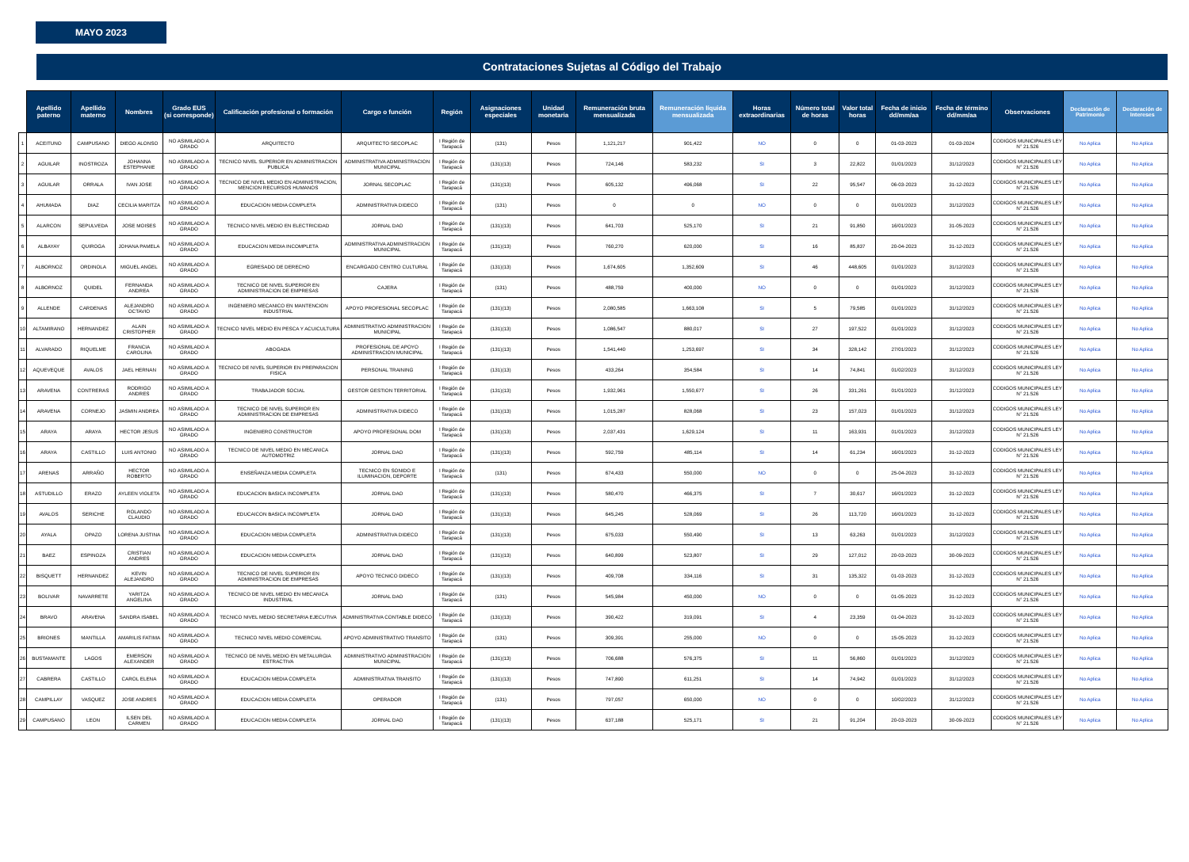MAYO 2023
Contrataciones Sujetas al Código del Trabajo
| | Apellido paterno | Apellido materno | Nombres | Grado EUS (si corresponde) | Calificación profesional o formación | Cargo o función | Región | Asignaciones especiales | Unidad monetaria | Remuneración bruta mensualizada | Remuneración líquida mensualizada | Horas extraordinarias | Número total de horas | Valor total horas | Fecha de inicio dd/mm/aa | Fecha de término dd/mm/aa | Observaciones | Declaración de Patrimonio | Declaración de Intereses |
| --- | --- | --- | --- | --- | --- | --- | --- | --- | --- | --- | --- | --- | --- | --- | --- | --- | --- | --- | --- |
| 1 | ACEITUNO | CAMPUSANO | DIEGO ALONSO | NO ASIMILADO A GRADO | ARQUITECTO | ARQUITECTO SECOPLAC | I Región de Tarapacá | (131) | Pesos | 1,121,217 | 901,422 | NO | 0 | 0 | 01-03-2023 | 01-03-2024 | CODIGOS MUNICIPALES LEY N° 21.526 | No Aplica | No Aplica |
| 2 | AGUILAR | INOSTROZA | JOHANNA ESTEPHANIE | NO ASIMILADO A GRADO | TECNICO NIVEL SUPERIOR EN ADMINISTRACION PUBLICA | ADMINISTRATIVA ADMINISTRACION MUNICIPAL | I Región de Tarapacá | (131)(13) | Pesos | 724,146 | 583,232 | SI | 3 | 22,822 | 01/01/2023 | 31/12/2023 | CODIGOS MUNICIPALES LEY N° 21.526 | No Aplica | No Aplica |
| 3 | AGUILAR | ORRALA | IVAN JOSE | NO ASIMILADO A GRADO | TECNICO DE NIVEL MEDIO EN ADMINISTRACION, MENCION RECURSOS HUMANOS | JORNAL SECOPLAC | I Región de Tarapacá | (131)(13) | Pesos | 605,132 | 496,068 | SI | 22 | 95,547 | 06-03-2023 | 31-12-2023 | CODIGOS MUNICIPALES LEY N° 21.526 | No Aplica | No Aplica |
| 4 | AHUMADA | DIAZ | CECILIA MARITZA | NO ASIMILADO A GRADO | EDUCACION MEDIA COMPLETA | ADMINISTRATIVA DIDECO | I Región de Tarapacá | (131) | Pesos | 0 | 0 | NO | 0 | 0 | 01/01/2023 | 31/12/2023 | CODIGOS MUNICIPALES LEY N° 21.526 | No Aplica | No Aplica |
| 5 | ALARCON | SEPULVEDA | JOSE MOISES | NO ASIMILADO A GRADO | TECNICO NIVEL MEDIO EN ELECTRICIDAD | JORNAL DAO | I Región de Tarapacá | (131)(13) | Pesos | 641,703 | 525,170 | SI | 21 | 91,850 | 16/01/2023 | 31-05-2023 | CODIGOS MUNICIPALES LEY N° 21.526 | No Aplica | No Aplica |
| 6 | ALBAYAY | QUIROGA | JOHANA PAMELA | NO ASIMILADO A GRADO | EDUCACION MEDIA INCOMPLETA | ADMINISTRATIVA ADMINISTRACION MUNICIPAL | I Región de Tarapacá | (131)(13) | Pesos | 760,270 | 620,000 | SI | 16 | 85,837 | 20-04-2023 | 31-12-2023 | CODIGOS MUNICIPALES LEY N° 21.526 | No Aplica | No Aplica |
| 7 | ALBORNOZ | ORDINOLA | MIGUEL ANGEL | NO ASIMILADO A GRADO | EGRESADO DE DERECHO | ENCARGADO CENTRO CULTURAL | I Región de Tarapacá | (131)(13) | Pesos | 1,674,605 | 1,352,609 | SI | 46 | 448,605 | 01/01/2023 | 31/12/2023 | CODIGOS MUNICIPALES LEY N° 21.526 | No Aplica | No Aplica |
| 8 | ALBORNOZ | QUIDEL | FERNANDA ANDREA | NO ASIMILADO A GRADO | TECNICO DE NIVEL SUPERIOR EN ADMINISTRACION DE EMPRESAS | CAJERA | I Región de Tarapacá | (131) | Pesos | 488,759 | 400,000 | NO | 0 | 0 | 01/01/2023 | 31/12/2023 | CODIGOS MUNICIPALES LEY N° 21.526 | No Aplica | No Aplica |
| 9 | ALLENDE | CARDENAS | ALEJANDRO OCTAVIO | NO ASIMILADO A GRADO | INGENIERO MECANICO EN MANTENCION INDUSTRIAL | APOYO PROFESIONAL SECOPLAC | I Región de Tarapacá | (131)(13) | Pesos | 2,080,585 | 1,663,108 | SI | 5 | 79,585 | 01/01/2023 | 31/12/2023 | CODIGOS MUNICIPALES LEY N° 21.526 | No Aplica | No Aplica |
| 10 | ALTAMIRANO | HERNANDEZ | ALAIN CRISTOPHER | NO ASIMILADO A GRADO | TECNICO NIVEL MEDIO EN PESCA Y ACUICULTURA | ADMINISTRATIVO ADMINISTRACION MUNICIPAL | I Región de Tarapacá | (131)(13) | Pesos | 1,086,547 | 880,017 | SI | 27 | 197,522 | 01/01/2023 | 31/12/2023 | CODIGOS MUNICIPALES LEY N° 21.526 | No Aplica | No Aplica |
| 11 | ALVARADO | RIQUELME | FRANCIA CAROLINA | NO ASIMILADO A GRADO | ABOGADA | PROFESIONAL DE APOYO ADMINISTRACION MUNICIPAL | I Región de Tarapacá | (131)(13) | Pesos | 1,541,440 | 1,253,697 | SI | 34 | 328,142 | 27/01/2023 | 31/12/2023 | CODIGOS MUNICIPALES LEY N° 21.526 | No Aplica | No Aplica |
| 12 | AQUEVEQUE | AVALOS | JAEL HERNAN | NO ASIMILADO A GRADO | TECNICO DE NIVEL SUPERIOR EN PREPARACION FISICA | PERSONAL TRAINING | I Región de Tarapacá | (131)(13) | Pesos | 433,264 | 354,584 | SI | 14 | 74,841 | 01/02/2023 | 31/12/2023 | CODIGOS MUNICIPALES LEY N° 21.526 | No Aplica | No Aplica |
| 13 | ARAVENA | CONTRERAS | RODRIGO ANDRES | NO ASIMILADO A GRADO | TRABAJADOR SOCIAL | GESTOR GESTION TERRITORIAL | I Región de Tarapacá | (131)(13) | Pesos | 1,932,961 | 1,550,677 | SI | 26 | 331,261 | 01/01/2023 | 31/12/2023 | CODIGOS MUNICIPALES LEY N° 21.526 | No Aplica | No Aplica |
| 14 | ARAVENA | CORNEJO | JASMIN ANDREA | NO ASIMILADO A GRADO | TECNICO DE NIVEL SUPERIOR EN ADMINISTRACION DE EMPRESAS | ADMINISTRATIVA DIDECO | I Región de Tarapacá | (131)(13) | Pesos | 1,015,287 | 828,068 | SI | 23 | 157,023 | 01/01/2023 | 31/12/2023 | CODIGOS MUNICIPALES LEY N° 21.526 | No Aplica | No Aplica |
| 15 | ARAYA | ARAYA | HECTOR JESUS | NO ASIMILADO A GRADO | INGENIERO CONSTRUCTOR | APOYO PROFESIONAL DOM | I Región de Tarapacá | (131)(13) | Pesos | 2,037,431 | 1,629,124 | SI | 11 | 163,931 | 01/01/2023 | 31/12/2023 | CODIGOS MUNICIPALES LEY N° 21.526 | No Aplica | No Aplica |
| 16 | ARAYA | CASTILLO | LUIS ANTONIO | NO ASIMILADO A GRADO | TECNICO DE NIVEL MEDIO EN MECANICA AUTOMOTRIZ | JORNAL DAO | I Región de Tarapacá | (131)(13) | Pesos | 592,759 | 485,114 | SI | 14 | 61,234 | 16/01/2023 | 31-12-2023 | CODIGOS MUNICIPALES LEY N° 21.526 | No Aplica | No Aplica |
| 17 | ARENAS | ARRAÑO | HECTOR ROBERTO | NO ASIMILADO A GRADO | ENSEÑANZA MEDIA COMPLETA | TECNICO EN SONIDO E ILUMINACION, DEPORTE | I Región de Tarapacá | (131) | Pesos | 674,433 | 550,000 | NO | 0 | 0 | 25-04-2023 | 31-12-2023 | CODIGOS MUNICIPALES LEY N° 21.526 | No Aplica | No Aplica |
| 18 | ASTUDILLO | ERAZO | AYLEEN VIOLETA | NO ASIMILADO A GRADO | EDUCACION BASICA INCOMPLETA | JORNAL DAO | I Región de Tarapacá | (131)(13) | Pesos | 580,470 | 466,375 | SI | 7 | 30,617 | 16/01/2023 | 31-12-2023 | CODIGOS MUNICIPALES LEY N° 21.526 | No Aplica | No Aplica |
| 19 | AVALOS | SERICHE | ROLANDO CLAUDIO | NO ASIMILADO A GRADO | EDUCAICON BASICA INCOMPLETA | JORNAL DAO | I Región de Tarapacá | (131)(13) | Pesos | 645,245 | 528,069 | SI | 26 | 113,720 | 16/01/2023 | 31-12-2023 | CODIGOS MUNICIPALES LEY N° 21.526 | No Aplica | No Aplica |
| 20 | AYALA | OPAZO | LORENA JUSTINA | NO ASIMILADO A GRADO | EDUCACION MEDIA COMPLETA | ADMINISTRATIVA DIDECO | I Región de Tarapacá | (131)(13) | Pesos | 675,033 | 550,490 | SI | 13 | 63,263 | 01/01/2023 | 31/12/2023 | CODIGOS MUNICIPALES LEY N° 21.526 | No Aplica | No Aplica |
| 21 | BAEZ | ESPINOZA | CRISTIAN ANDRES | NO ASIMILADO A GRADO | EDUCACION MEDIA COMPLETA | JORNAL DAO | I Región de Tarapacá | (131)(13) | Pesos | 640,899 | 523,807 | SI | 29 | 127,012 | 20-03-2023 | 30-09-2023 | CODIGOS MUNICIPALES LEY N° 21.526 | No Aplica | No Aplica |
| 22 | BISQUETT | HERNANDEZ | KEVIN ALEJANDRO | NO ASIMILADO A GRADO | TECNICO DE NIVEL SUPERIOR EN ADMINISTRACION DE EMPRESAS | APOYO TECNICO DIDECO | I Región de Tarapacá | (131)(13) | Pesos | 409,708 | 334,116 | SI | 31 | 135,322 | 01-03-2023 | 31-12-2023 | CODIGOS MUNICIPALES LEY N° 21.526 | No Aplica | No Aplica |
| 23 | BOLIVAR | NAVARRETE | YARITZA ANGELINA | NO ASIMILADO A GRADO | TECNICO DE NIVEL MEDIO EN MECANICA INDUSTRIAL | JORNAL DAO | I Región de Tarapacá | (131) | Pesos | 545,984 | 450,000 | NO | 0 | 0 | 01-05-2023 | 31-12-2023 | CODIGOS MUNICIPALES LEY N° 21.526 | No Aplica | No Aplica |
| 24 | BRAVO | ARAVENA | SANDRA ISABEL | NO ASIMILADO A GRADO | TECNICO NIVEL MEDIO SECRETARIA EJECUTIVA | ADMINISTRATIVA CONTABLE DIDECO | I Región de Tarapacá | (131)(13) | Pesos | 390,422 | 319,091 | SI | 4 | 23,359 | 01-04-2023 | 31-12-2023 | CODIGOS MUNICIPALES LEY N° 21.526 | No Aplica | No Aplica |
| 25 | BRIONES | MANTILLA | AMARILIS FATIMA | NO ASIMILADO A GRADO | TECNICO NIVEL MEDIO COMERCIAL | APOYO ADMINISTRATIVO TRANSITO | I Región de Tarapacá | (131) | Pesos | 309,391 | 255,000 | NO | 0 | 0 | 15-05-2023 | 31-12-2023 | CODIGOS MUNICIPALES LEY N° 21.526 | No Aplica | No Aplica |
| 26 | BUSTAMANTE | LAGOS | EMERSON ALEXANDER | NO ASIMILADO A GRADO | TECNICO DE NIVEL MEDIO EN METALURGIA ESTRACTIVA | ADMINISTRATIVO ADMINISTRACION MUNICIPAL | I Región de Tarapacá | (131)(13) | Pesos | 706,688 | 576,375 | SI | 11 | 56,860 | 01/01/2023 | 31/12/2023 | CODIGOS MUNICIPALES LEY N° 21.526 | No Aplica | No Aplica |
| 27 | CABRERA | CASTILLO | CAROL ELENA | NO ASIMILADO A GRADO | EDUCACION MEDIA COMPLETA | ADMINISTRATIVA TRANSITO | I Región de Tarapacá | (131)(13) | Pesos | 747,890 | 611,251 | SI | 14 | 74,942 | 01/01/2023 | 31/12/2023 | CODIGOS MUNICIPALES LEY N° 21.526 | No Aplica | No Aplica |
| 28 | CAMPILLAY | VASQUEZ | JOSE ANDRES | NO ASIMILADO A GRADO | EDUCACION MEDIA COMPLETA | OPERADOR | I Región de Tarapacá | (131) | Pesos | 797,057 | 650,000 | NO | 0 | 0 | 10/02/2023 | 31/12/2023 | CODIGOS MUNICIPALES LEY N° 21.526 | No Aplica | No Aplica |
| 29 | CAMPUSANO | LEON | ILSEN DEL CARMEN | NO ASIMILADO A GRADO | EDUCACION MEDIA COMPLETA | JORNAL DAO | I Región de Tarapacá | (131)(13) | Pesos | 637,188 | 525,171 | SI | 21 | 91,204 | 20-03-2023 | 30-09-2023 | CODIGOS MUNICIPALES LEY N° 21.526 | No Aplica | No Aplica |